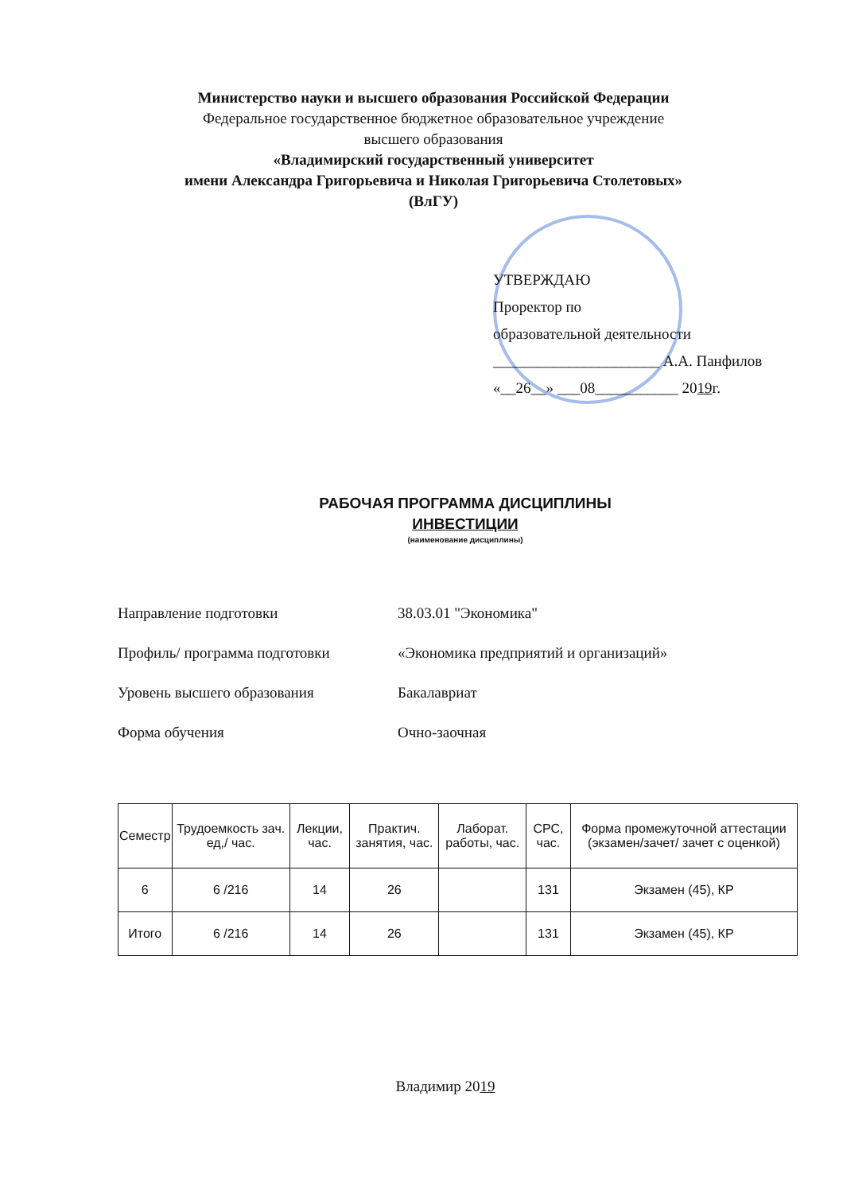Министерство науки и высшего образования Российской Федерации
Федеральное государственное бюджетное образовательное учреждение
высшего образования
«Владимирский государственный университет
имени Александра Григорьевича и Николая Григорьевича Столетовых»
(ВлГУ)
УТВЕРЖДАЮ
Проректор по
образовательной деятельности
______________________ А.А. Панфилов
«__26__» ___08___________ 2019г.
РАБОЧАЯ ПРОГРАММА ДИСЦИПЛИНЫ
ИНВЕСТИЦИИ
(наименование дисциплины)
Направление подготовки 38.03.01 "Экономика"
Профиль/ программа подготовки «Экономика предприятий и организаций»
Уровень высшего образования Бакалавриат
Форма обучения Очно-заочная
| Семестр | Трудоемкость зач. ед,/ час. | Лекции, час. | Практич. занятия, час. | Лаборат. работы, час. | СРС, час. | Форма промежуточной аттестации (экзамен/зачет/ зачет с оценкой) |
| --- | --- | --- | --- | --- | --- | --- |
| 6 | 6 /216 | 14 | 26 | | 131 | Экзамен (45), КР |
| Итого | 6 /216 | 14 | 26 | | 131 | Экзамен (45), КР |
Владимир 2019